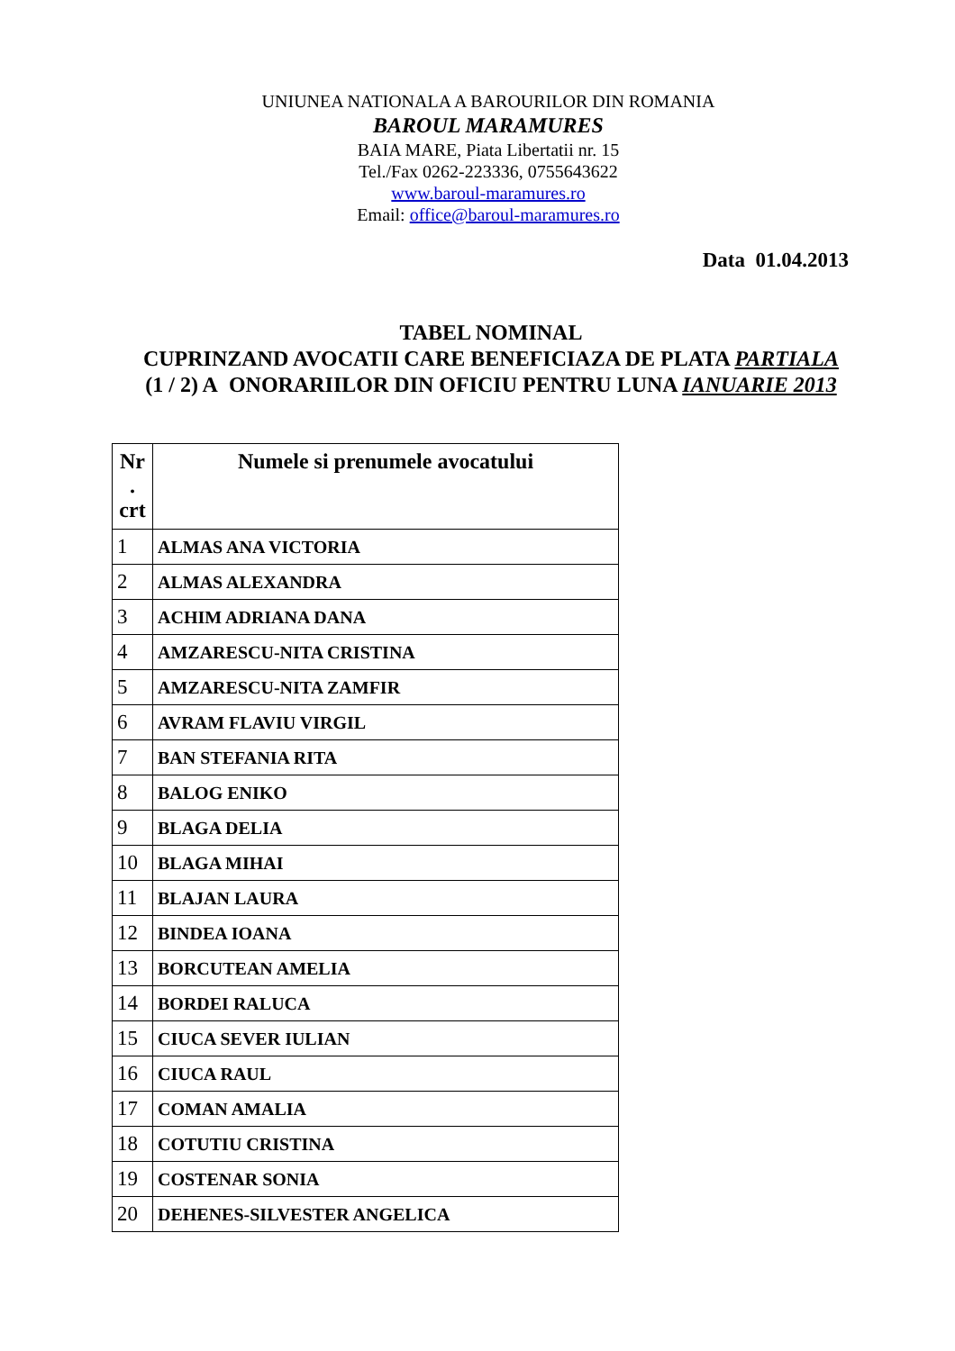UNIUNEA NATIONALA A BAROURILOR DIN ROMANIA
BAROUL MARAMURES
BAIA MARE, Piata Libertatii nr. 15
Tel./Fax 0262-223336, 0755643622
www.baroul-maramures.ro
Email: office@baroul-maramures.ro
Data 01.04.2013
TABEL NOMINAL
CUPRINZAND AVOCATII CARE BENEFICIAZA DE PLATA PARTIALA
(1 / 2) A ONORARIILOR DIN OFICIU PENTRU LUNA IANUARIE 2013
| Nr . crt | Numele si prenumele avocatului |
| --- | --- |
| 1 | ALMAS ANA VICTORIA |
| 2 | ALMAS ALEXANDRA |
| 3 | ACHIM ADRIANA DANA |
| 4 | AMZARESCU-NITA CRISTINA |
| 5 | AMZARESCU-NITA ZAMFIR |
| 6 | AVRAM FLAVIU VIRGIL |
| 7 | BAN STEFANIA RITA |
| 8 | BALOG ENIKO |
| 9 | BLAGA DELIA |
| 10 | BLAGA MIHAI |
| 11 | BLAJAN LAURA |
| 12 | BINDEA IOANA |
| 13 | BORCUTEAN AMELIA |
| 14 | BORDEI RALUCA |
| 15 | CIUCA SEVER IULIAN |
| 16 | CIUCA RAUL |
| 17 | COMAN AMALIA |
| 18 | COTUTIU CRISTINA |
| 19 | COSTENAR SONIA |
| 20 | DEHENES-SILVESTER ANGELICA |